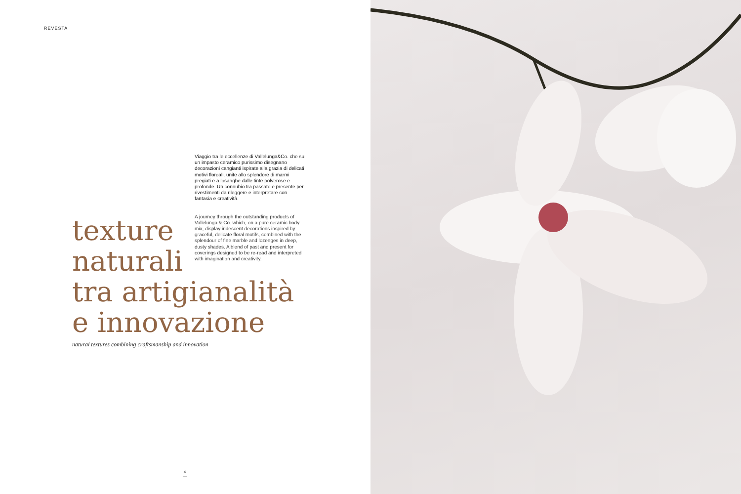REVESTA
Viaggio tra le eccellenze di Vallelunga&Co. che su un impasto ceramico purissimo disegnano decorazioni cangianti ispirate alla grazia di delicati motivi floreali, unite allo splendore di marmi pregiati e a losanghe dalle tinte polverose e profonde. Un connubio tra passato e presente per rivestimenti da rileggere e interpretare con fantasia e creatività.
A journey through the outstanding products of Vallelunga & Co. which, on a pure ceramic body mix, display iridescent decorations inspired by graceful, delicate floral motifs, combined with the splendour of fine marble and lozenges in deep, dusty shades. A blend of past and present for coverings designed to be re-read and interpreted with imagination and creativity.
texture
naturali
tra artigianalità
e innovazione
natural textures combining craftsmanship and innovation
4
—